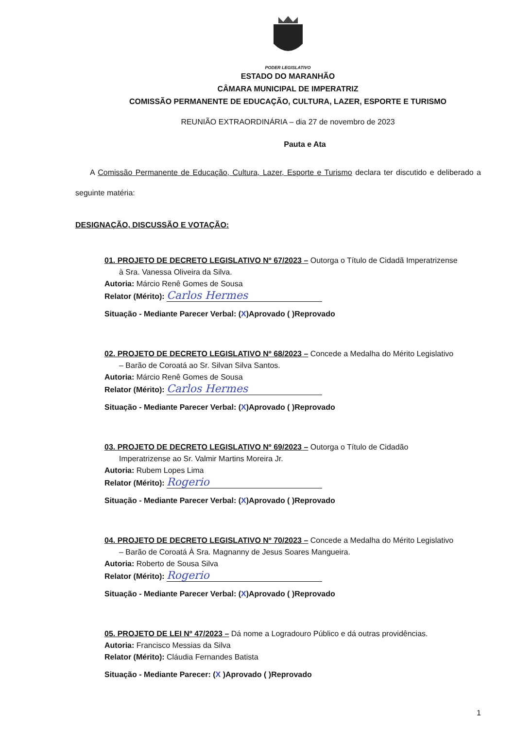PODER LEGISLATIVO
ESTADO DO MARANHÃO
CÂMARA MUNICIPAL DE IMPERATRIZ
COMISSÃO PERMANENTE DE EDUCAÇÃO, CULTURA, LAZER, ESPORTE E TURISMO
REUNIÃO EXTRAORDINÁRIA – dia 27 de novembro de 2023
Pauta e Ata
A Comissão Permanente de Educação, Cultura, Lazer, Esporte e Turismo declara ter discutido e deliberado a seguinte matéria:
DESIGNAÇÃO, DISCUSSÃO E VOTAÇÃO:
01. PROJETO DE DECRETO LEGISLATIVO Nº 67/2023 – Outorga o Título de Cidadã Imperatrizense
à Sra. Vanessa Oliveira da Silva.
Autoria: Márcio Renê Gomes de Sousa
Relator (Mérito): Carlos Hermes
Situação - Mediante Parecer Verbal: (X)Aprovado ( )Reprovado
02. PROJETO DE DECRETO LEGISLATIVO Nº 68/2023 – Concede a Medalha do Mérito Legislativo
– Barão de Coroatá ao Sr. Silvan Silva Santos.
Autoria: Márcio Renê Gomes de Sousa
Relator (Mérito): Carlos Hermes
Situação - Mediante Parecer Verbal: (X)Aprovado ( )Reprovado
03. PROJETO DE DECRETO LEGISLATIVO Nº 69/2023 – Outorga o Título de Cidadão
Imperatrizense ao Sr. Valmir Martins Moreira Jr.
Autoria: Rubem Lopes Lima
Relator (Mérito): Rogerio
Situação - Mediante Parecer Verbal: (X)Aprovado ( )Reprovado
04. PROJETO DE DECRETO LEGISLATIVO Nº 70/2023 – Concede a Medalha do Mérito Legislativo
– Barão de Coroatá À Sra. Magnanny de Jesus Soares Mangueira.
Autoria: Roberto de Sousa Silva
Relator (Mérito): Rogerio
Situação - Mediante Parecer Verbal: (X)Aprovado ( )Reprovado
05. PROJETO DE LEI Nº 47/2023 – Dá nome a Logradouro Público e dá outras providências.
Autoria: Francisco Messias da Silva
Relator (Mérito): Cláudia Fernandes Batista
Situação - Mediante Parecer: (X )Aprovado ( )Reprovado
1